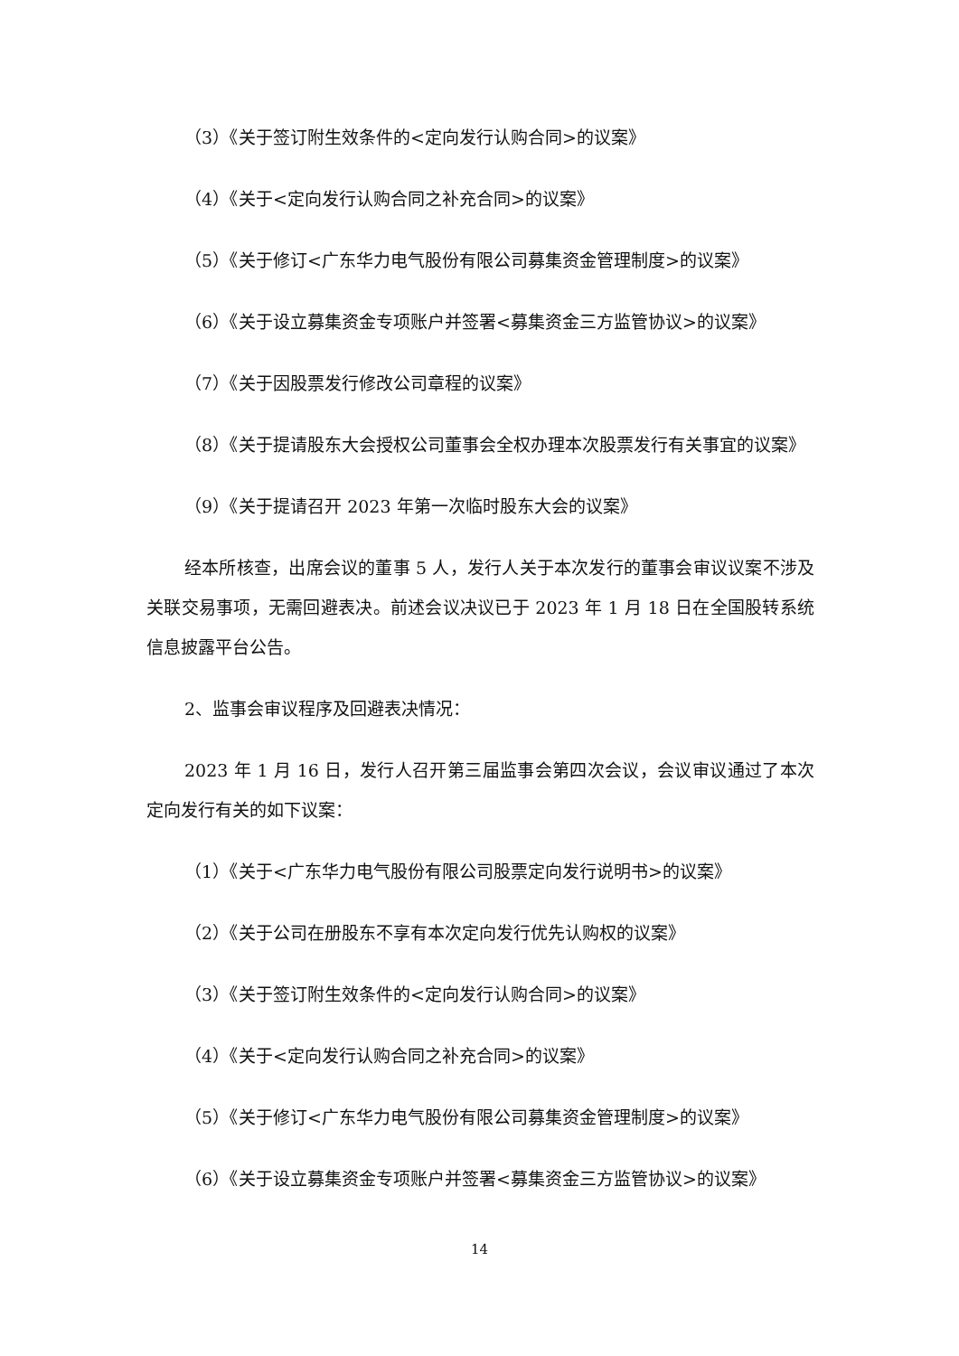（3）《关于签订附生效条件的<定向发行认购合同>的议案》
（4）《关于<定向发行认购合同之补充合同>的议案》
（5）《关于修订<广东华力电气股份有限公司募集资金管理制度>的议案》
（6）《关于设立募集资金专项账户并签署<募集资金三方监管协议>的议案》
（7）《关于因股票发行修改公司章程的议案》
（8）《关于提请股东大会授权公司董事会全权办理本次股票发行有关事宜的议案》
（9）《关于提请召开 2023 年第一次临时股东大会的议案》
经本所核查，出席会议的董事 5 人，发行人关于本次发行的董事会审议议案不涉及关联交易事项，无需回避表决。前述会议决议已于 2023 年 1 月 18 日在全国股转系统信息披露平台公告。
2、监事会审议程序及回避表决情况：
2023 年 1 月 16 日，发行人召开第三届监事会第四次会议，会议审议通过了本次定向发行有关的如下议案：
（1）《关于<广东华力电气股份有限公司股票定向发行说明书>的议案》
（2）《关于公司在册股东不享有本次定向发行优先认购权的议案》
（3）《关于签订附生效条件的<定向发行认购合同>的议案》
（4）《关于<定向发行认购合同之补充合同>的议案》
（5）《关于修订<广东华力电气股份有限公司募集资金管理制度>的议案》
（6）《关于设立募集资金专项账户并签署<募集资金三方监管协议>的议案》
14